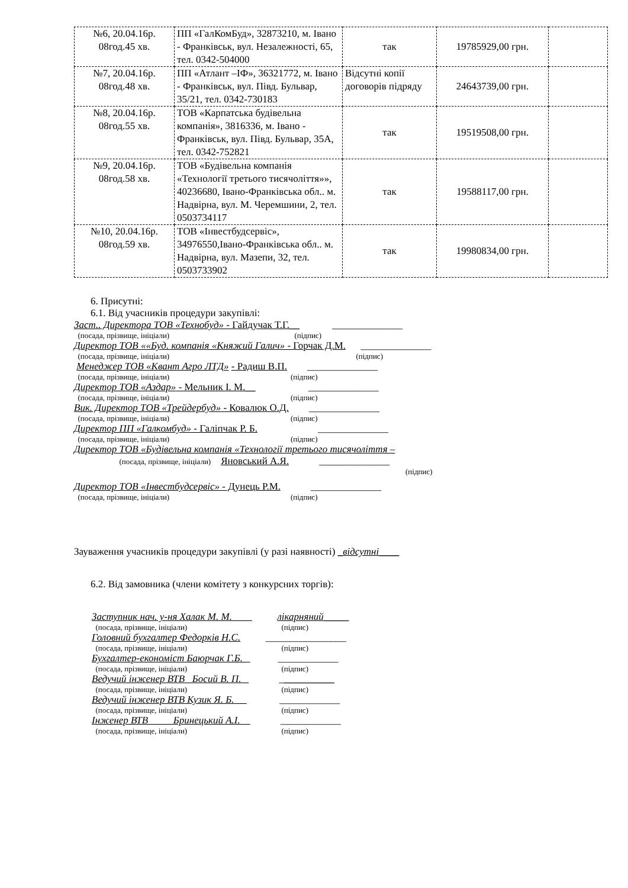| №6, 20.04.16р. 08год.45 хв. | ПП «ГалКомБуд», 32873210, м. Івано - Франківськ, вул. Незалежності, 65, тел. 0342-504000 | так | 19785929,00 грн. | |
| №7, 20.04.16р. 08год.48 хв. | ПП «Атлант –ІФ», 36321772, м. Івано - Франківськ, вул. Півд. Бульвар, 35/21, тел. 0342-730183 | Відсутні копії договорів підряду | 24643739,00 грн. | |
| №8, 20.04.16р. 08год.55 хв. | ТОВ «Карпатська будівельна компанія», 3816336, м. Івано - Франківськ, вул. Півд. Бульвар, 35А, тел. 0342-752821 | так | 19519508,00 грн. | |
| №9, 20.04.16р. 08год.58 хв. | ТОВ «Будівельна компанія «Технології третього тисячоліття»», 40236680, Івано-Франківська обл.. м. Надвірна, вул. М. Черемшини, 2, тел. 0503734117 | так | 19588117,00 грн. | |
| №10, 20.04.16р. 08год.59 хв. | ТОВ «Інвестбудсервіс», 34976550,Івано-Франківська обл.. м. Надвірна, вул. Мазепи, 32, тел. 0503733902 | так | 19980834,00 грн. | |
6. Присутні:
6.1. Від учасників процедури закупівлі:
Заст.. Директора ТОВ «Технобуд» - Гайдучак Т.Г.__ ______________
(посада, прізвище, ініціали) (підпис)
Директор ТОВ ««Буд. компанія «Княжий Галич» - Горчак Д.М. ______________
(посада, прізвище, ініціали) (підпис)
Менеджер ТОВ «Квант Агро ЛТД» - Радиш В.П. ______________
(посада, прізвище, ініціали) (підпис)
Директор ТОВ «Аздар» - Мельник І. М.__ ______________
(посада, прізвище, ініціали) (підпис)
Вик. Директор ТОВ «Трейдербуд» - Ковалюк О.Д. ______________
(посада, прізвище, ініціали) (підпис)
Директор ПП «Галкомбуд» - Галіпчак Р. Б. ______________
(посада, прізвище, ініціали) (підпис)
Директор ТОВ «Будівельна компанія «Технології третього тисячоліття –
(посада, прізвище, ініціали) Яновський А.Я. ______________
(підпис)
Директор ТОВ «Інвестбудсервіс» - Дунець Р.М. ______________
(посада, прізвище, ініціали) (підпис)
Зауваження учасників процедури закупівлі (у разі наявності) _відсутні____
6.2. Від замовника (члени комітету з конкурсних торгів):
Заступник нач. у-ня Халак М. М. лікарняний_____
(посада, прізвище, ініціали) (підпис)
Головний бухгалтер Федорків Н.С. ________________
(посада, прізвище, ініціали) (підпис)
Бухгалтер-економіст Баюрчак Г.Б. ____________
(посада, прізвище, ініціали) (підпис)
Ведучий інженер ВТВ Босий В. П. ___________
(посада, прізвище, ініціали) (підпис)
Ведучий інженер ВТВ Кузик Я. Б. ____________
(посада, прізвище, ініціали) (підпис)
Інженер ВТВ Бринецький А.І. ____________
(посада, прізвище, ініціали) (підпис)